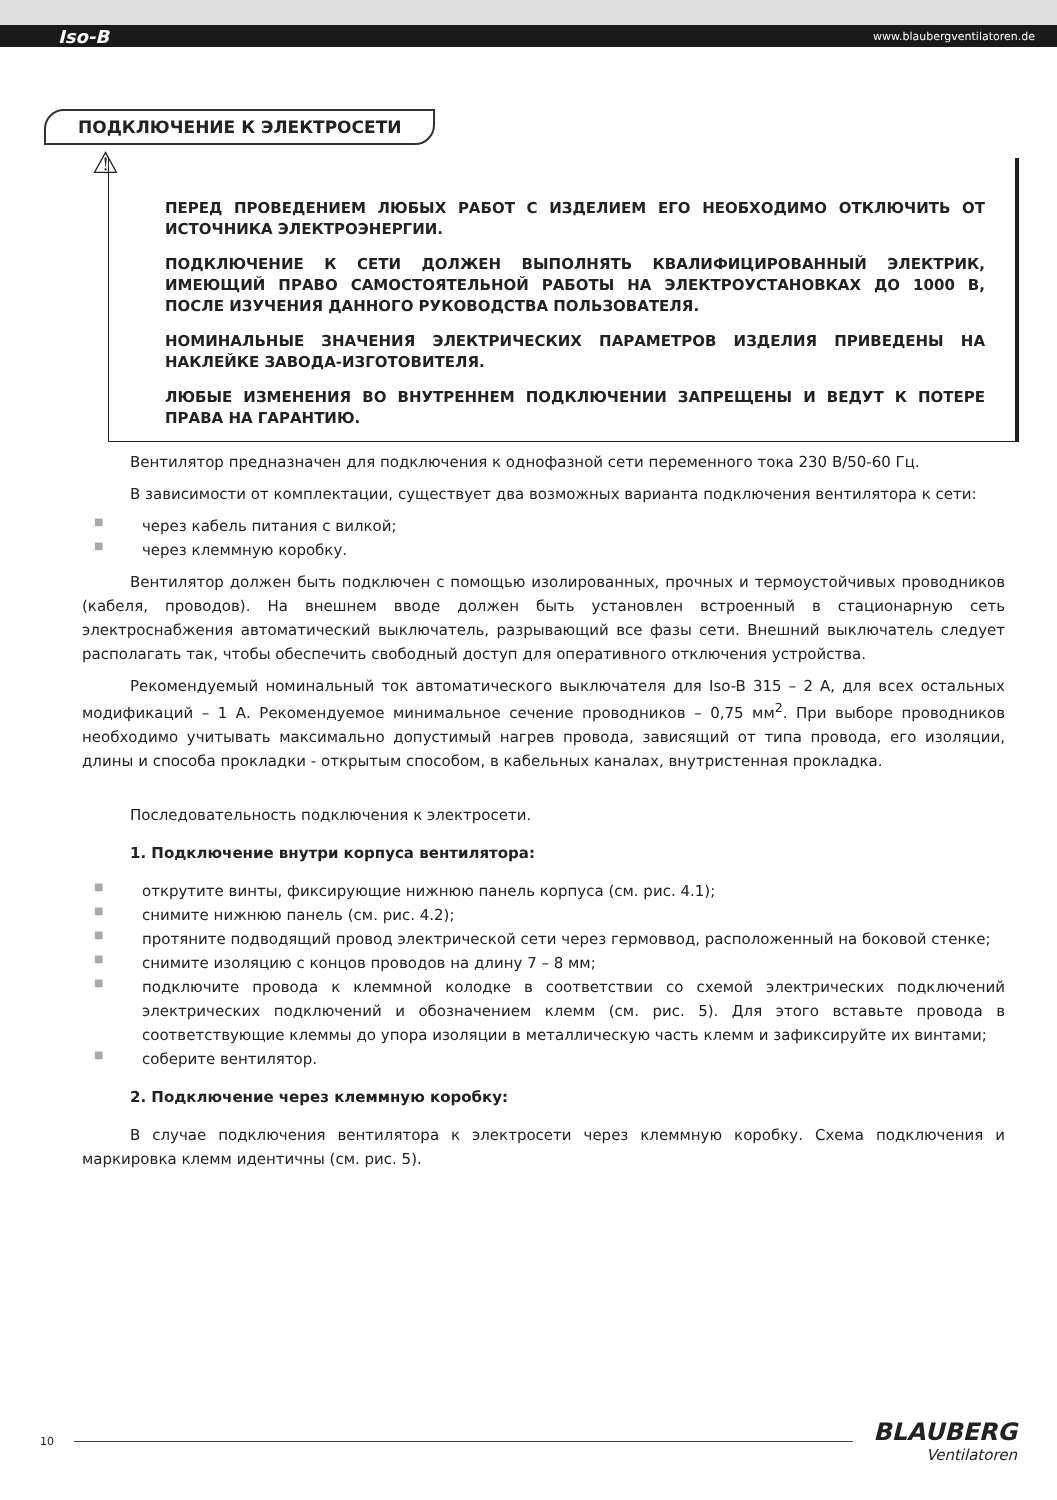Iso-B www.blaubergventilatoren.de
ПОДКЛЮЧЕНИЕ К ЭЛЕКТРОСЕТИ
⚠
ПЕРЕД ПРОВЕДЕНИЕМ ЛЮБЫХ РАБОТ С ИЗДЕЛИЕМ ЕГО НЕОБХОДИМО ОТКЛЮЧИТЬ ОТ ИСТОЧНИКА ЭЛЕКТРОЭНЕРГИИ.
ПОДКЛЮЧЕНИЕ К СЕТИ ДОЛЖЕН ВЫПОЛНЯТЬ КВАЛИФИЦИРОВАННЫЙ ЭЛЕКТРИК, ИМЕЮЩИЙ ПРАВО САМОСТОЯТЕЛЬНОЙ РАБОТЫ НА ЭЛЕКТРОУСТАНОВКАХ ДО 1000 В, ПОСЛЕ ИЗУЧЕНИЯ ДАННОГО РУКОВОДСТВА ПОЛЬЗОВАТЕЛЯ.
НОМИНАЛЬНЫЕ ЗНАЧЕНИЯ ЭЛЕКТРИЧЕСКИХ ПАРАМЕТРОВ ИЗДЕЛИЯ ПРИВЕДЕНЫ НА НАКЛЕЙКЕ ЗАВОДА-ИЗГОТОВИТЕЛЯ.
ЛЮБЫЕ ИЗМЕНЕНИЯ ВО ВНУТРЕННЕМ ПОДКЛЮЧЕНИИ ЗАПРЕЩЕНЫ И ВЕДУТ К ПОТЕРЕ ПРАВА НА ГАРАНТИЮ.
Вентилятор предназначен для подключения к однофазной сети переменного тока 230 В/50-60 Гц.
В зависимости от комплектации, существует два возможных варианта подключения вентилятора к сети:
■ через кабель питания с вилкой;
■ через клеммную коробку.
Вентилятор должен быть подключен с помощью изолированных, прочных и термоустойчивых проводников (кабеля, проводов). На внешнем вводе должен быть установлен встроенный в стационарную сеть электроснабжения автоматический выключатель, разрывающий все фазы сети. Внешний выключатель следует располагать так, чтобы обеспечить свободный доступ для оперативного отключения устройства.
Рекомендуемый номинальный ток автоматического выключателя для Iso-B 315 – 2 А, для всех остальных модификаций – 1 А. Рекомендуемое минимальное сечение проводников – 0,75 мм<sup>2</sup>. При выборе проводников необходимо учитывать максимально допустимый нагрев провода, зависящий от типа провода, его изоляции, длины и способа прокладки - открытым способом, в кабельных каналах, внутристенная прокладка.
Последовательность подключения к электросети.
1. Подключение внутри корпуса вентилятора:
■ открутите винты, фиксирующие нижнюю панель корпуса (см. рис. 4.1);
■ снимите нижнюю панель (см. рис. 4.2);
■ протяните подводящий провод электрической сети через гермоввод, расположенный на боковой стенке;
■ снимите изоляцию с концов проводов на длину 7 – 8 мм;
■ подключите провода к клеммной колодке в соответствии со схемой электрических подключений электрических подключений и обозначением клемм (см. рис. 5). Для этого вставьте провода в соответствующие клеммы до упора изоляции в металлическую часть клемм и зафиксируйте их винтами;
■ соберите вентилятор.
2. Подключение через клеммную коробку:
В случае подключения вентилятора к электросети через клеммную коробку. Схема подключения и маркировка клемм идентичны (см. рис. 5).
10
BLAUBERG
Ventilatoren